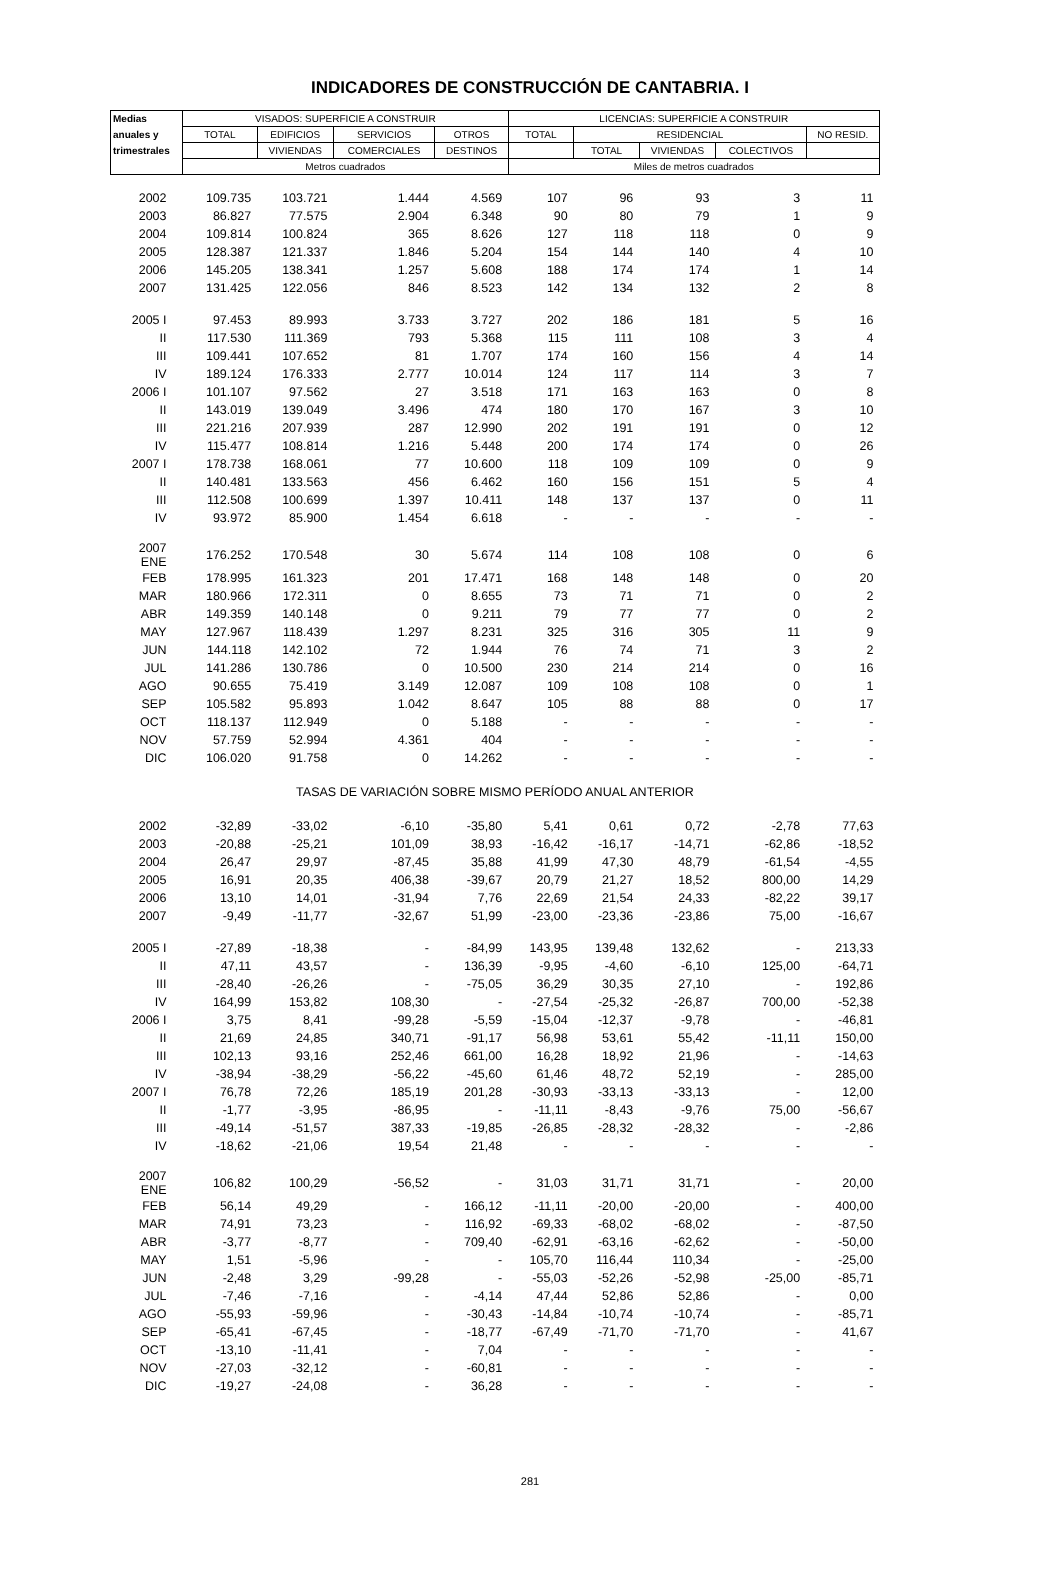INDICADORES DE CONSTRUCCIÓN DE CANTABRIA. I
| Medias | VISADOS: SUPERFICIE A CONSTRUIR | | | | LICENCIAS: SUPERFICIE A CONSTRUIR | | | | |
| --- | --- | --- | --- | --- | --- | --- | --- | --- | --- |
| anuales y | TOTAL | EDIFICIOS | SERVICIOS | OTROS | TOTAL | RESIDENCIAL | | | NO RESID. |
| trimestrales | | VIVIENDAS | COMERCIALES | DESTINOS | | TOTAL | VIVIENDAS | COLECTIVOS | |
| | Metros cuadrados | | | | Miles de metros cuadrados | | | | |
| 2002 | 109.735 | 103.721 | 1.444 | 4.569 | 107 | 96 | 93 | 3 | 11 |
| 2003 | 86.827 | 77.575 | 2.904 | 6.348 | 90 | 80 | 79 | 1 | 9 |
| 2004 | 109.814 | 100.824 | 365 | 8.626 | 127 | 118 | 118 | 0 | 9 |
| 2005 | 128.387 | 121.337 | 1.846 | 5.204 | 154 | 144 | 140 | 4 | 10 |
| 2006 | 145.205 | 138.341 | 1.257 | 5.608 | 188 | 174 | 174 | 1 | 14 |
| 2007 | 131.425 | 122.056 | 846 | 8.523 | 142 | 134 | 132 | 2 | 8 |
| 2005 I | 97.453 | 89.993 | 3.733 | 3.727 | 202 | 186 | 181 | 5 | 16 |
| II | 117.530 | 111.369 | 793 | 5.368 | 115 | 111 | 108 | 3 | 4 |
| III | 109.441 | 107.652 | 81 | 1.707 | 174 | 160 | 156 | 4 | 14 |
| IV | 189.124 | 176.333 | 2.777 | 10.014 | 124 | 117 | 114 | 3 | 7 |
| 2006 I | 101.107 | 97.562 | 27 | 3.518 | 171 | 163 | 163 | 0 | 8 |
| II | 143.019 | 139.049 | 3.496 | 474 | 180 | 170 | 167 | 3 | 10 |
| III | 221.216 | 207.939 | 287 | 12.990 | 202 | 191 | 191 | 0 | 12 |
| IV | 115.477 | 108.814 | 1.216 | 5.448 | 200 | 174 | 174 | 0 | 26 |
| 2007 I | 178.738 | 168.061 | 77 | 10.600 | 118 | 109 | 109 | 0 | 9 |
| II | 140.481 | 133.563 | 456 | 6.462 | 160 | 156 | 151 | 5 | 4 |
| III | 112.508 | 100.699 | 1.397 | 10.411 | 148 | 137 | 137 | 0 | 11 |
| IV | 93.972 | 85.900 | 1.454 | 6.618 | - | - | - | - | - |
| 2007 ENE | 176.252 | 170.548 | 30 | 5.674 | 114 | 108 | 108 | 0 | 6 |
| FEB | 178.995 | 161.323 | 201 | 17.471 | 168 | 148 | 148 | 0 | 20 |
| MAR | 180.966 | 172.311 | 0 | 8.655 | 73 | 71 | 71 | 0 | 2 |
| ABR | 149.359 | 140.148 | 0 | 9.211 | 79 | 77 | 77 | 0 | 2 |
| MAY | 127.967 | 118.439 | 1.297 | 8.231 | 325 | 316 | 305 | 11 | 9 |
| JUN | 144.118 | 142.102 | 72 | 1.944 | 76 | 74 | 71 | 3 | 2 |
| JUL | 141.286 | 130.786 | 0 | 10.500 | 230 | 214 | 214 | 0 | 16 |
| AGO | 90.655 | 75.419 | 3.149 | 12.087 | 109 | 108 | 108 | 0 | 1 |
| SEP | 105.582 | 95.893 | 1.042 | 8.647 | 105 | 88 | 88 | 0 | 17 |
| OCT | 118.137 | 112.949 | 0 | 5.188 | - | - | - | - | - |
| NOV | 57.759 | 52.994 | 4.361 | 404 | - | - | - | - | - |
| DIC | 106.020 | 91.758 | 0 | 14.262 | - | - | - | - | - |
| TASAS DE VARIACIÓN SOBRE MISMO PERÍODO ANUAL ANTERIOR | | | | | | | | | |
| 2002 | -32,89 | -33,02 | -6,10 | -35,80 | 5,41 | 0,61 | 0,72 | -2,78 | 77,63 |
| 2003 | -20,88 | -25,21 | 101,09 | 38,93 | -16,42 | -16,17 | -14,71 | -62,86 | -18,52 |
| 2004 | 26,47 | 29,97 | -87,45 | 35,88 | 41,99 | 47,30 | 48,79 | -61,54 | -4,55 |
| 2005 | 16,91 | 20,35 | 406,38 | -39,67 | 20,79 | 21,27 | 18,52 | 800,00 | 14,29 |
| 2006 | 13,10 | 14,01 | -31,94 | 7,76 | 22,69 | 21,54 | 24,33 | -82,22 | 39,17 |
| 2007 | -9,49 | -11,77 | -32,67 | 51,99 | -23,00 | -23,36 | -23,86 | 75,00 | -16,67 |
| 2005 I | -27,89 | -18,38 | - | -84,99 | 143,95 | 139,48 | 132,62 | - | 213,33 |
| II | 47,11 | 43,57 | - | 136,39 | -9,95 | -4,60 | -6,10 | 125,00 | -64,71 |
| III | -28,40 | -26,26 | - | -75,05 | 36,29 | 30,35 | 27,10 | - | 192,86 |
| IV | 164,99 | 153,82 | 108,30 | - | -27,54 | -25,32 | -26,87 | 700,00 | -52,38 |
| 2006 I | 3,75 | 8,41 | -99,28 | -5,59 | -15,04 | -12,37 | -9,78 | - | -46,81 |
| II | 21,69 | 24,85 | 340,71 | -91,17 | 56,98 | 53,61 | 55,42 | -11,11 | 150,00 |
| III | 102,13 | 93,16 | 252,46 | 661,00 | 16,28 | 18,92 | 21,96 | - | -14,63 |
| IV | -38,94 | -38,29 | -56,22 | -45,60 | 61,46 | 48,72 | 52,19 | - | 285,00 |
| 2007 I | 76,78 | 72,26 | 185,19 | 201,28 | -30,93 | -33,13 | -33,13 | - | 12,00 |
| II | -1,77 | -3,95 | -86,95 | - | -11,11 | -8,43 | -9,76 | 75,00 | -56,67 |
| III | -49,14 | -51,57 | 387,33 | -19,85 | -26,85 | -28,32 | -28,32 | - | -2,86 |
| IV | -18,62 | -21,06 | 19,54 | 21,48 | - | - | - | - | - |
| 2007 ENE | 106,82 | 100,29 | -56,52 | - | 31,03 | 31,71 | 31,71 | - | 20,00 |
| FEB | 56,14 | 49,29 | - | 166,12 | -11,11 | -20,00 | -20,00 | - | 400,00 |
| MAR | 74,91 | 73,23 | - | 116,92 | -69,33 | -68,02 | -68,02 | - | -87,50 |
| ABR | -3,77 | -8,77 | - | 709,40 | -62,91 | -63,16 | -62,62 | - | -50,00 |
| MAY | 1,51 | -5,96 | - | - | 105,70 | 116,44 | 110,34 | - | -25,00 |
| JUN | -2,48 | 3,29 | -99,28 | - | -55,03 | -52,26 | -52,98 | -25,00 | -85,71 |
| JUL | -7,46 | -7,16 | - | -4,14 | 47,44 | 52,86 | 52,86 | - | 0,00 |
| AGO | -55,93 | -59,96 | - | -30,43 | -14,84 | -10,74 | -10,74 | - | -85,71 |
| SEP | -65,41 | -67,45 | - | -18,77 | -67,49 | -71,70 | -71,70 | - | 41,67 |
| OCT | -13,10 | -11,41 | - | 7,04 | - | - | - | - | - |
| NOV | -27,03 | -32,12 | - | -60,81 | - | - | - | - | - |
| DIC | -19,27 | -24,08 | - | 36,28 | - | - | - | - | - |
281